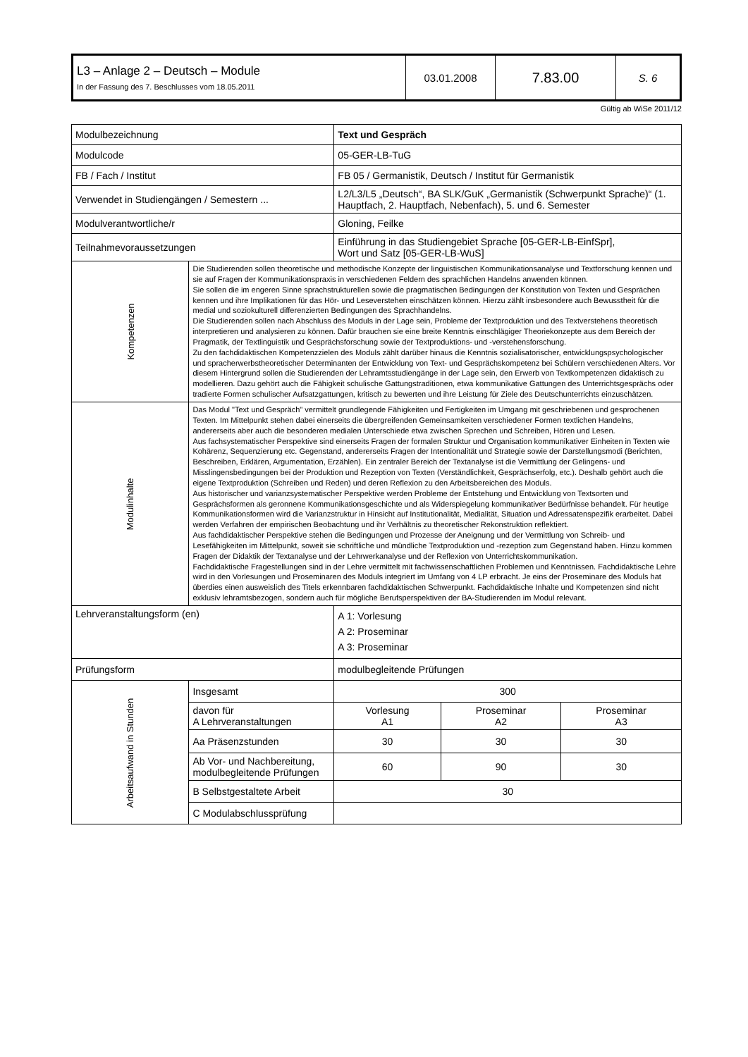| L3 – Anlage 2 – Deutsch – Module In der Fassung des 7. Beschlusses vom 18.05.2011 | 03.01.2008 | 7.83.00 | S. 6 |
Gültig ab WiSe 2011/12
| Modulbezeichnung | | Text und Gespräch | | | |
| Modulcode | | 05-GER-LB-TuG | | | |
| FB / Fach / Institut | | FB 05 / Germanistik, Deutsch / Institut für Germanistik | | | |
| Verwendet in Studiengängen / Semestern ... | | L2/L3/L5 „Deutsch“, BA SLK/GuK „Germanistik (Schwerpunkt Sprache)“ (1. Hauptfach, 2. Hauptfach, Nebenfach), 5. und 6. Semester | | | |
| Modulverantwortliche/r | | Gloning, Feilke | | | |
| Teilnahmevoraussetzungen | | Einführung in das Studiengebiet Sprache [05-GER-LB-EinfSpr], Wort und Satz [05-GER-LB-WuS] | | | |
| Kompetenzen | Die Studierenden sollen theoretische und methodische Konzepte der linguistischen Kommunikationsanalyse und Textforschung kennen und sie auf Fragen der Kommunikationspraxis in verschiedenen Feldern des sprachlichen Handelns anwenden können. Sie sollen die im engeren Sinne sprachstrukturellen sowie die pragmatischen Bedingungen der Konstitution von Texten und Gesprächen kennen und ihre Implikationen für das Hör- und Leseverstehen einschätzen können. Hierzu zählt insbesondere auch Bewusstheit für die medial und soziokulturell differenzierten Bedingungen des Sprachhandelns. Die Studierenden sollen nach Abschluss des Moduls in der Lage sein, Probleme der Textproduktion und des Textverstehens theoretisch interpretieren und analysieren zu können. Dafür brauchen sie eine breite Kenntnis einschlägiger Theoriekonzepte aus dem Bereich der Pragmatik, der Textlinguistik und Gesprächsforschung sowie der Textproduktions- und -verstehensforschung. Zu den fachdidaktischen Kompetenzzielen des Moduls zählt darüber hinaus die Kenntnis sozialisatorischer, entwicklungspsychologischer und spracherwerbstheoretischer Determinanten der Entwicklung von Text- und Gesprächskompetenz bei Schülern verschiedenen Alters. Vor diesem Hintergrund sollen die Studierenden der Lehramtsstudiengänge in der Lage sein, den Erwerb von Textkompetenzen didaktisch zu modellieren. Dazu gehört auch die Fähigkeit schulische Gattungstraditionen, etwa kommunikative Gattungen des Unterrichtsgesprächs oder tradierte Formen schulischer Aufsatzgattungen, kritisch zu bewerten und ihre Leistung für Ziele des Deutschunterrichts einzuschätzen. | | | | |
| Modulinhalte | Das Modul "Text und Gespräch" vermittelt grundlegende Fähigkeiten und Fertigkeiten im Umgang mit geschriebenen und gesprochenen Texten. Im Mittelpunkt stehen dabei einerseits die übergreifenden Gemeinsamkeiten verschiedener Formen textlichen Handelns, andererseits aber auch die besonderen medialen Unterschiede etwa zwischen Sprechen und Schreiben, Hören und Lesen. Aus fachsystematischer Perspektive sind einerseits Fragen der formalen Struktur und Organisation kommunikativer Einheiten in Texten wie Kohärenz, Sequenzierung etc. Gegenstand, andererseits Fragen der Intentionalität und Strategie sowie der Darstellungsmodi (Berichten, Beschreiben, Erklären, Argumentation, Erzählen). Ein zentraler Bereich der Textanalyse ist die Vermittlung der Gelingens- und Misslingensbedingungen bei der Produktion und Rezeption von Texten (Verständlichkeit, Gesprächserfolg, etc.). Deshalb gehört auch die eigene Textproduktion (Schreiben und Reden) und deren Reflexion zu den Arbeitsbereichen des Moduls. Aus historischer und varianzsystematischer Perspektive werden Probleme der Entstehung und Entwicklung von Textsorten und Gesprächsformen als geronnene Kommunikationsgeschichte und als Widerspiegelung kommunikativer Bedürfnisse behandelt. Für heutige Kommunikationsformen wird die Varianzstruktur in Hinsicht auf Institutionalität, Medialität, Situation und Adressatenspezifik erarbeitet. Dabei werden Verfahren der empirischen Beobachtung und ihr Verhältnis zu theoretischer Rekonstruktion reflektiert. Aus fachdidaktischer Perspektive stehen die Bedingungen und Prozesse der Aneignung und der Vermittlung von Schreib- und Lesefähigkeiten im Mittelpunkt, soweit sie schriftliche und mündliche Textproduktion und -rezeption zum Gegenstand haben. Hinzu kommen Fragen der Didaktik der Textanalyse und der Lehrwerkanalyse und der Reflexion von Unterrichtskommunikation. Fachdidaktische Fragestellungen sind in der Lehre vermittelt mit fachwissenschaftlichen Problemen und Kenntnissen. Fachdidaktische Lehre wird in den Vorlesungen und Proseminaren des Moduls integriert im Umfang von 4 LP erbracht. Je eins der Proseminare des Moduls hat überdies einen ausweislich des Titels erkennbaren fachdidaktischen Schwerpunkt. Fachdidaktische Inhalte und Kompetenzen sind nicht exklusiv lehramtsbezogen, sondern auch für mögliche Berufsperspektiven der BA-Studierenden im Modul relevant. | | | | |
| Lehrveranstaltungsform (en) | | | A 1: Vorlesung A 2: Proseminar A 3: Proseminar | | |
| Prüfungsform | | | modulbegleitende Prüfungen | | |
| Arbeitsaufwand in Stunden | Insgesamt | | 300 | | |
| | davon für A Lehrveranstaltungen | | Vorlesung A1 | Proseminar A2 | Proseminar A3 |
| | Aa Präsenzstunden | | 30 | 30 | 30 |
| | Ab Vor- und Nachbereitung, modulbegleitende Prüfungen | | 60 | 90 | 30 |
| | B Selbstgestaltete Arbeit | | 30 | | |
| | C Modulabschlussprüfung | | | | |